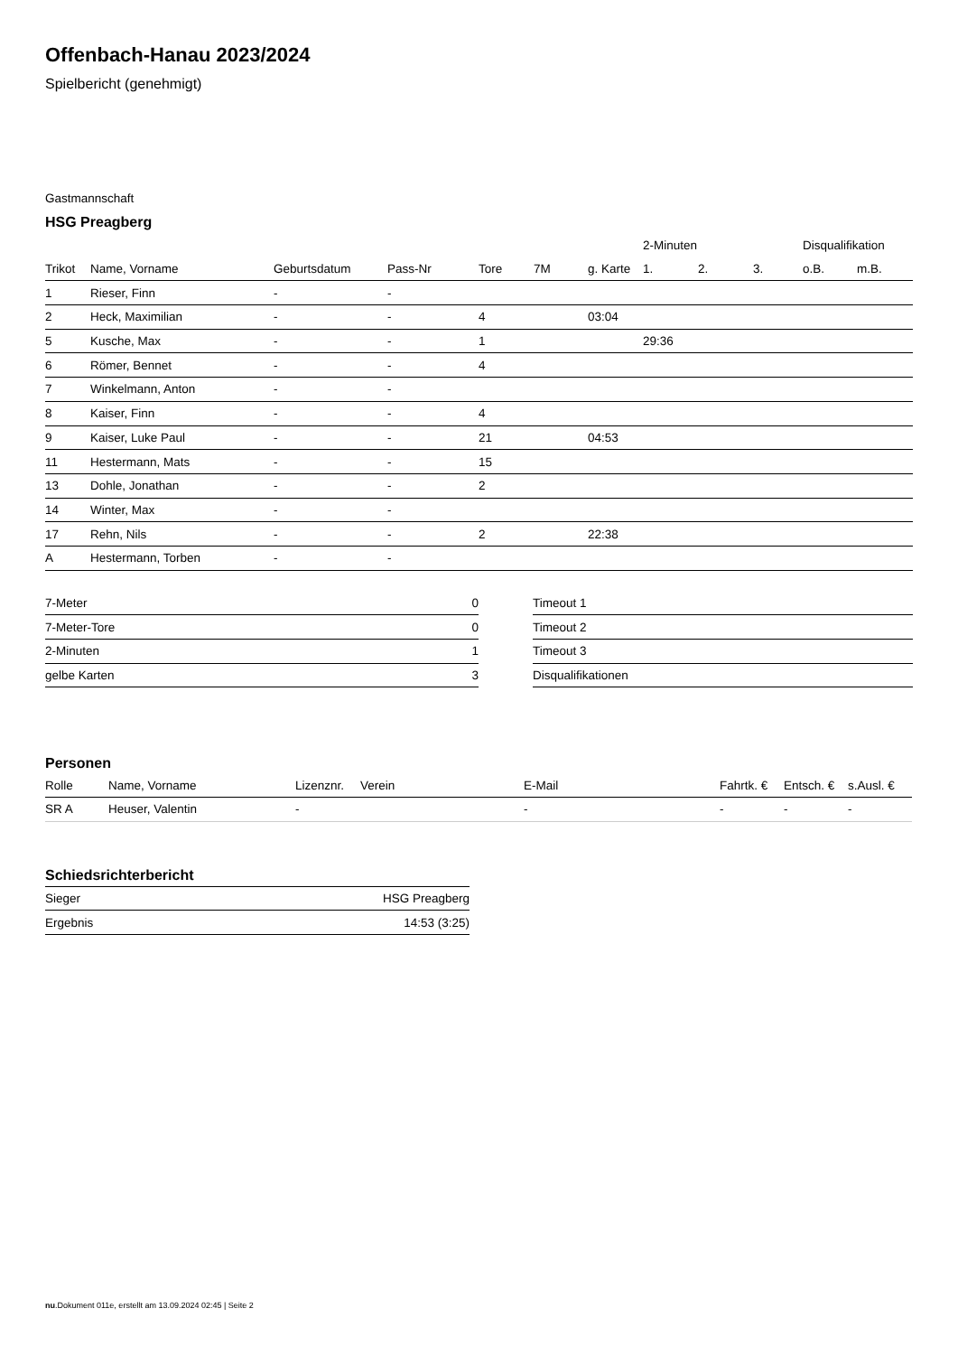Offenbach-Hanau 2023/2024
Spielbericht (genehmigt)
Gastmannschaft
HSG Preagberg
| | | | | | | | 2-Minuten | | | Disqualifikation | |
| --- | --- | --- | --- | --- | --- | --- | --- | --- | --- | --- | --- |
| Trikot | Name, Vorname | Geburtsdatum | Pass-Nr | Tore | 7M | g. Karte | 1. | 2. | 3. | o.B. | m.B. |
| 1 | Rieser, Finn | - | - | | | | | | | | |
| 2 | Heck, Maximilian | - | - | 4 | | 03:04 | | | | | |
| 5 | Kusche, Max | - | - | 1 | | | 29:36 | | | | |
| 6 | Römer, Bennet | - | - | 4 | | | | | | | |
| 7 | Winkelmann, Anton | - | - | | | | | | | | |
| 8 | Kaiser, Finn | - | - | 4 | | | | | | | |
| 9 | Kaiser, Luke Paul | - | - | 21 | | 04:53 | | | | | |
| 11 | Hestermann, Mats | - | - | 15 | | | | | | | |
| 13 | Dohle, Jonathan | - | - | 2 | | | | | | | |
| 14 | Winter, Max | - | - | | | | | | | | |
| 17 | Rehn, Nils | - | - | 2 | | 22:38 | | | | | |
| A | Hestermann, Torben | - | - | | | | | | | | |
| 7-Meter | 0 |
| 7-Meter-Tore | 0 |
| 2-Minuten | 1 |
| gelbe Karten | 3 |
| Timeout 1 |
| Timeout 2 |
| Timeout 3 |
| Disqualifikationen |
Personen
| Rolle | Name, Vorname | Lizenznr. | Verein | E-Mail | Fahrtk. € | Entsch. € | s.Ausl. € |
| --- | --- | --- | --- | --- | --- | --- | --- |
| SR A | Heuser, Valentin | - | | - | - | - | - |
Schiedsrichterbericht
| Sieger | HSG Preagberg |
| Ergebnis | 14:53 (3:25) |
nu.Dokument 011e, erstellt am 13.09.2024 02:45 | Seite 2